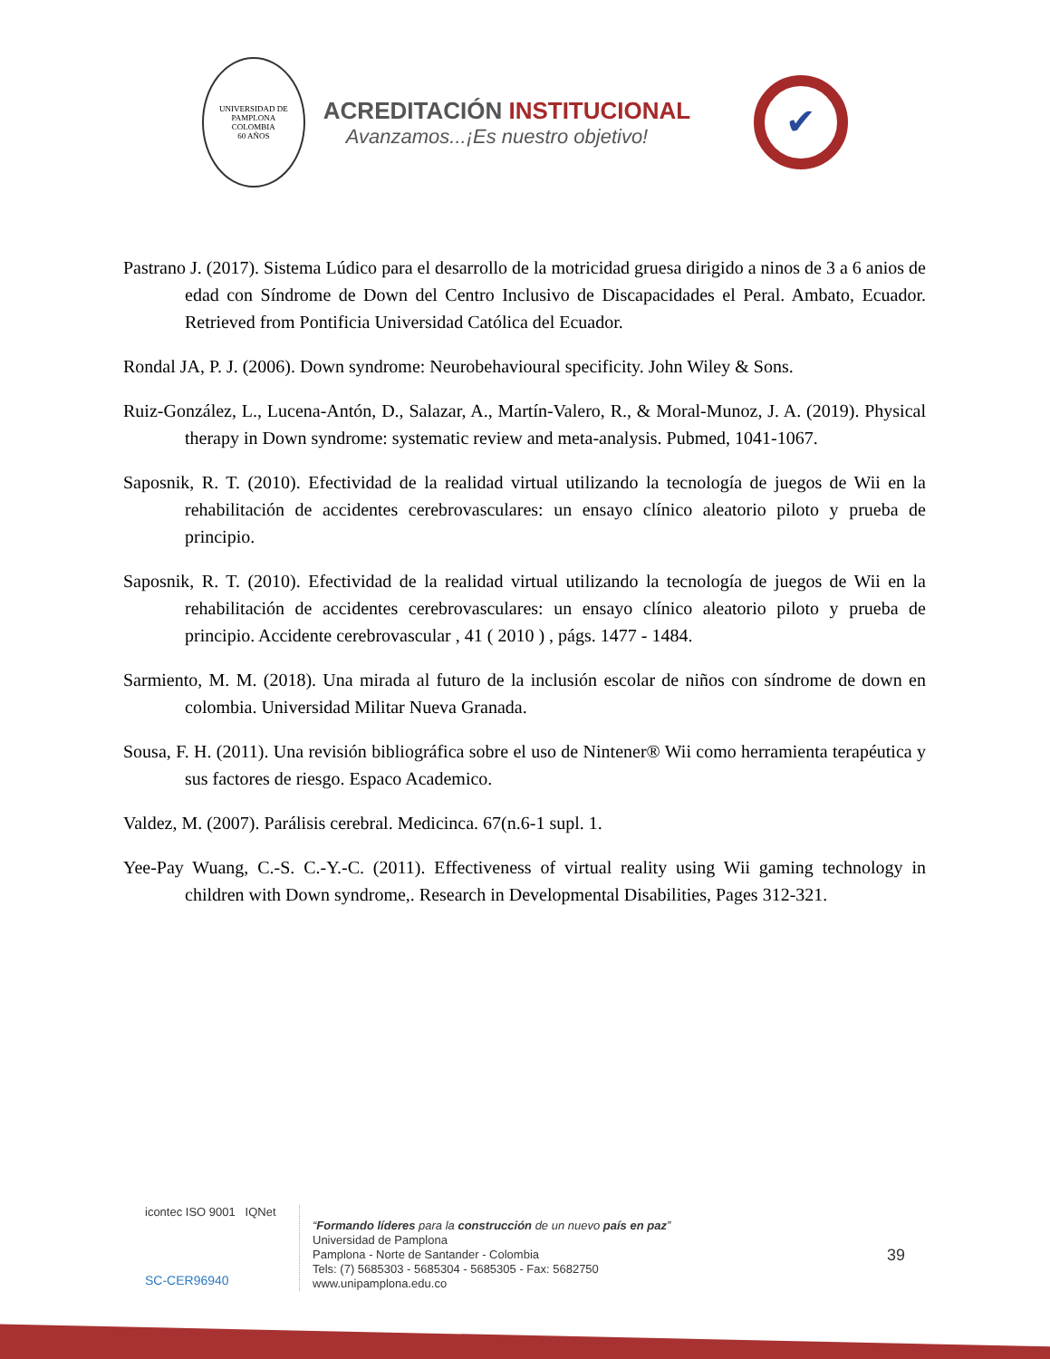UNIVERSIDAD DE PAMPLONA
COLOMBIA
60 AÑOS
ACREDITACIÓN INSTITUCIONAL
Avanzamos...¡Es nuestro objetivo!
✔
Pastrano J. (2017). Sistema Lúdico para el desarrollo de la motricidad gruesa dirigido a ninos de 3 a 6 anios de edad con Síndrome de Down del Centro Inclusivo de Discapacidades el Peral. Ambato, Ecuador. Retrieved from Pontificia Universidad Católica del Ecuador.
Rondal JA, P. J. (2006). Down syndrome: Neurobehavioural specificity. John Wiley & Sons.
Ruiz-González, L., Lucena-Antón, D., Salazar, A., Martín-Valero, R., & Moral-Munoz, J. A. (2019). Physical therapy in Down syndrome: systematic review and meta-analysis. Pubmed, 1041-1067.
Saposnik, R. T. (2010). Efectividad de la realidad virtual utilizando la tecnología de juegos de Wii en la rehabilitación de accidentes cerebrovasculares: un ensayo clínico aleatorio piloto y prueba de principio.
Saposnik, R. T. (2010). Efectividad de la realidad virtual utilizando la tecnología de juegos de Wii en la rehabilitación de accidentes cerebrovasculares: un ensayo clínico aleatorio piloto y prueba de principio. Accidente cerebrovascular , 41 ( 2010 ) , págs. 1477 - 1484.
Sarmiento, M. M. (2018). Una mirada al futuro de la inclusión escolar de niños con síndrome de down en colombia. Universidad Militar Nueva Granada.
Sousa, F. H. (2011). Una revisión bibliográfica sobre el uso de Nintener® Wii como herramienta terapéutica y sus factores de riesgo. Espaco Academico.
Valdez, M. (2007). Parálisis cerebral. Medicinca. 67(n.6-1 supl. 1.
Yee-Pay Wuang, C.-S. C.-Y.-C. (2011). Effectiveness of virtual reality using Wii gaming technology in children with Down syndrome,. Research in Developmental Disabilities, Pages 312-321.
icontec ISO 9001 IQNet
SC-CER96940
“Formando líderes para la construcción de un nuevo país en paz”
Universidad de Pamplona
Pamplona - Norte de Santander - Colombia
Tels: (7) 5685303 - 5685304 - 5685305 - Fax: 5682750
www.unipamplona.edu.co
39